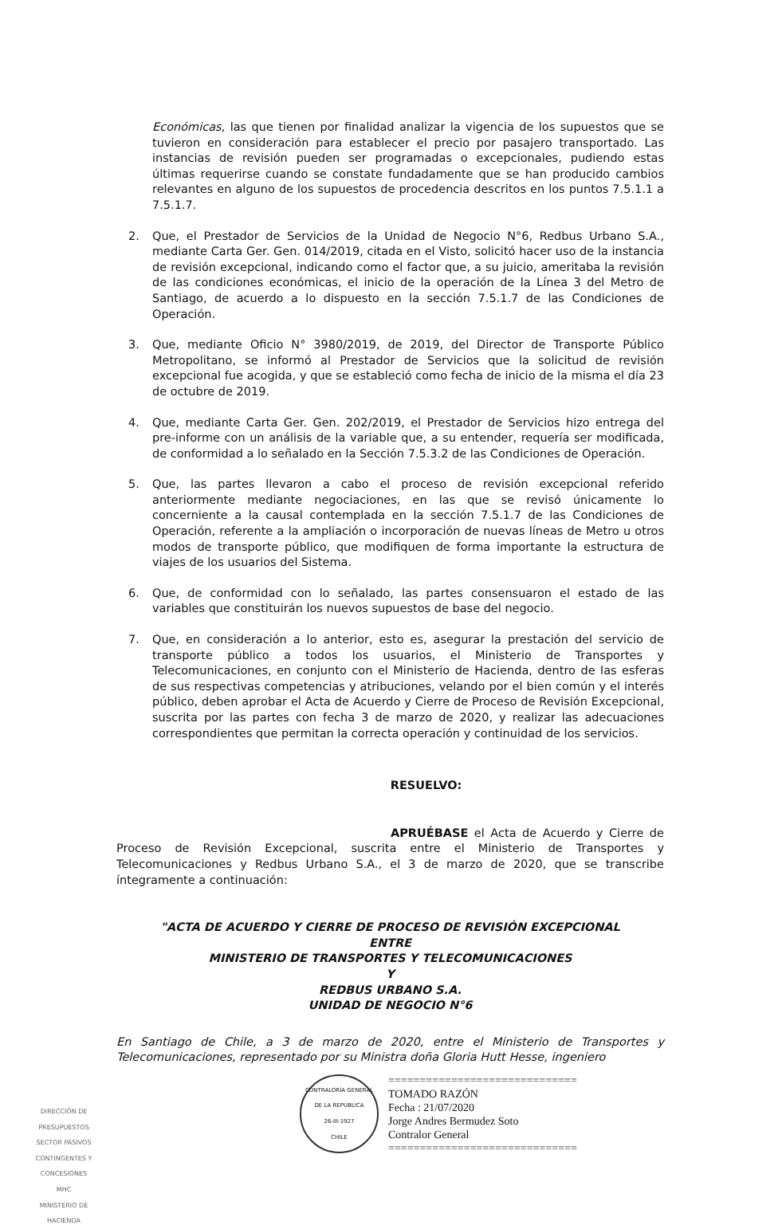Económicas, las que tienen por finalidad analizar la vigencia de los supuestos que se tuvieron en consideración para establecer el precio por pasajero transportado. Las instancias de revisión pueden ser programadas o excepcionales, pudiendo estas últimas requerirse cuando se constate fundadamente que se han producido cambios relevantes en alguno de los supuestos de procedencia descritos en los puntos 7.5.1.1 a 7.5.1.7.
2. Que, el Prestador de Servicios de la Unidad de Negocio N°6, Redbus Urbano S.A., mediante Carta Ger. Gen. 014/2019, citada en el Visto, solicitó hacer uso de la instancia de revisión excepcional, indicando como el factor que, a su juicio, ameritaba la revisión de las condiciones económicas, el inicio de la operación de la Línea 3 del Metro de Santiago, de acuerdo a lo dispuesto en la sección 7.5.1.7 de las Condiciones de Operación.
3. Que, mediante Oficio N° 3980/2019, de 2019, del Director de Transporte Público Metropolitano, se informó al Prestador de Servicios que la solicitud de revisión excepcional fue acogida, y que se estableció como fecha de inicio de la misma el día 23 de octubre de 2019.
4. Que, mediante Carta Ger. Gen. 202/2019, el Prestador de Servicios hizo entrega del pre-informe con un análisis de la variable que, a su entender, requería ser modificada, de conformidad a lo señalado en la Sección 7.5.3.2 de las Condiciones de Operación.
5. Que, las partes llevaron a cabo el proceso de revisión excepcional referido anteriormente mediante negociaciones, en las que se revisó únicamente lo concerniente a la causal contemplada en la sección 7.5.1.7 de las Condiciones de Operación, referente a la ampliación o incorporación de nuevas líneas de Metro u otros modos de transporte público, que modifiquen de forma importante la estructura de viajes de los usuarios del Sistema.
6. Que, de conformidad con lo señalado, las partes consensuaron el estado de las variables que constituirán los nuevos supuestos de base del negocio.
7. Que, en consideración a lo anterior, esto es, asegurar la prestación del servicio de transporte público a todos los usuarios, el Ministerio de Transportes y Telecomunicaciones, en conjunto con el Ministerio de Hacienda, dentro de las esferas de sus respectivas competencias y atribuciones, velando por el bien común y el interés público, deben aprobar el Acta de Acuerdo y Cierre de Proceso de Revisión Excepcional, suscrita por las partes con fecha 3 de marzo de 2020, y realizar las adecuaciones correspondientes que permitan la correcta operación y continuidad de los servicios.
RESUELVO:
APRUÉBASE el Acta de Acuerdo y Cierre de Proceso de Revisión Excepcional, suscrita entre el Ministerio de Transportes y Telecomunicaciones y Redbus Urbano S.A., el 3 de marzo de 2020, que se transcribe íntegramente a continuación:
"ACTA DE ACUERDO Y CIERRE DE PROCESO DE REVISIÓN EXCEPCIONAL
ENTRE
MINISTERIO DE TRANSPORTES Y TELECOMUNICACIONES
Y
REDBUS URBANO S.A.
UNIDAD DE NEGOCIO N°6
En Santiago de Chile, a 3 de marzo de 2020, entre el Ministerio de Transportes y Telecomunicaciones, representado por su Ministra doña Gloria Hutt Hesse, ingeniero
CONTRALORÍA GENERAL DE LA REPÚBLICA
26-III-1927
CHILE
==============================
TOMADO RAZÓN
Fecha : 21/07/2020
Jorge Andres Bermudez Soto
Contralor General
==============================
DIRECCIÓN DE PRESUPUESTOS
SECTOR PASIVOS CONTINGENTES Y CONCESIONES
MHC
MINISTERIO DE HACIENDA